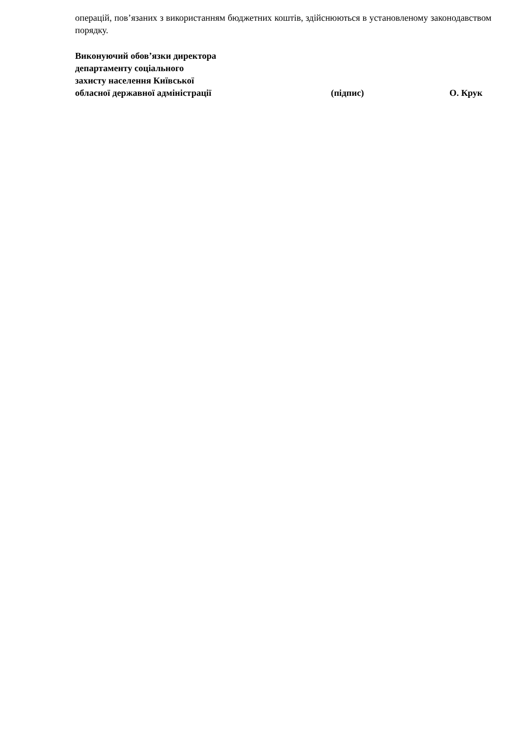операцій, пов’язаних з використанням бюджетних коштів, здійснюються в установленому законодавством порядку.
Виконуючий обов’язки директора
департаменту соціального
захисту населення Київської
обласної державної адміністрації (підпис) О. Крук